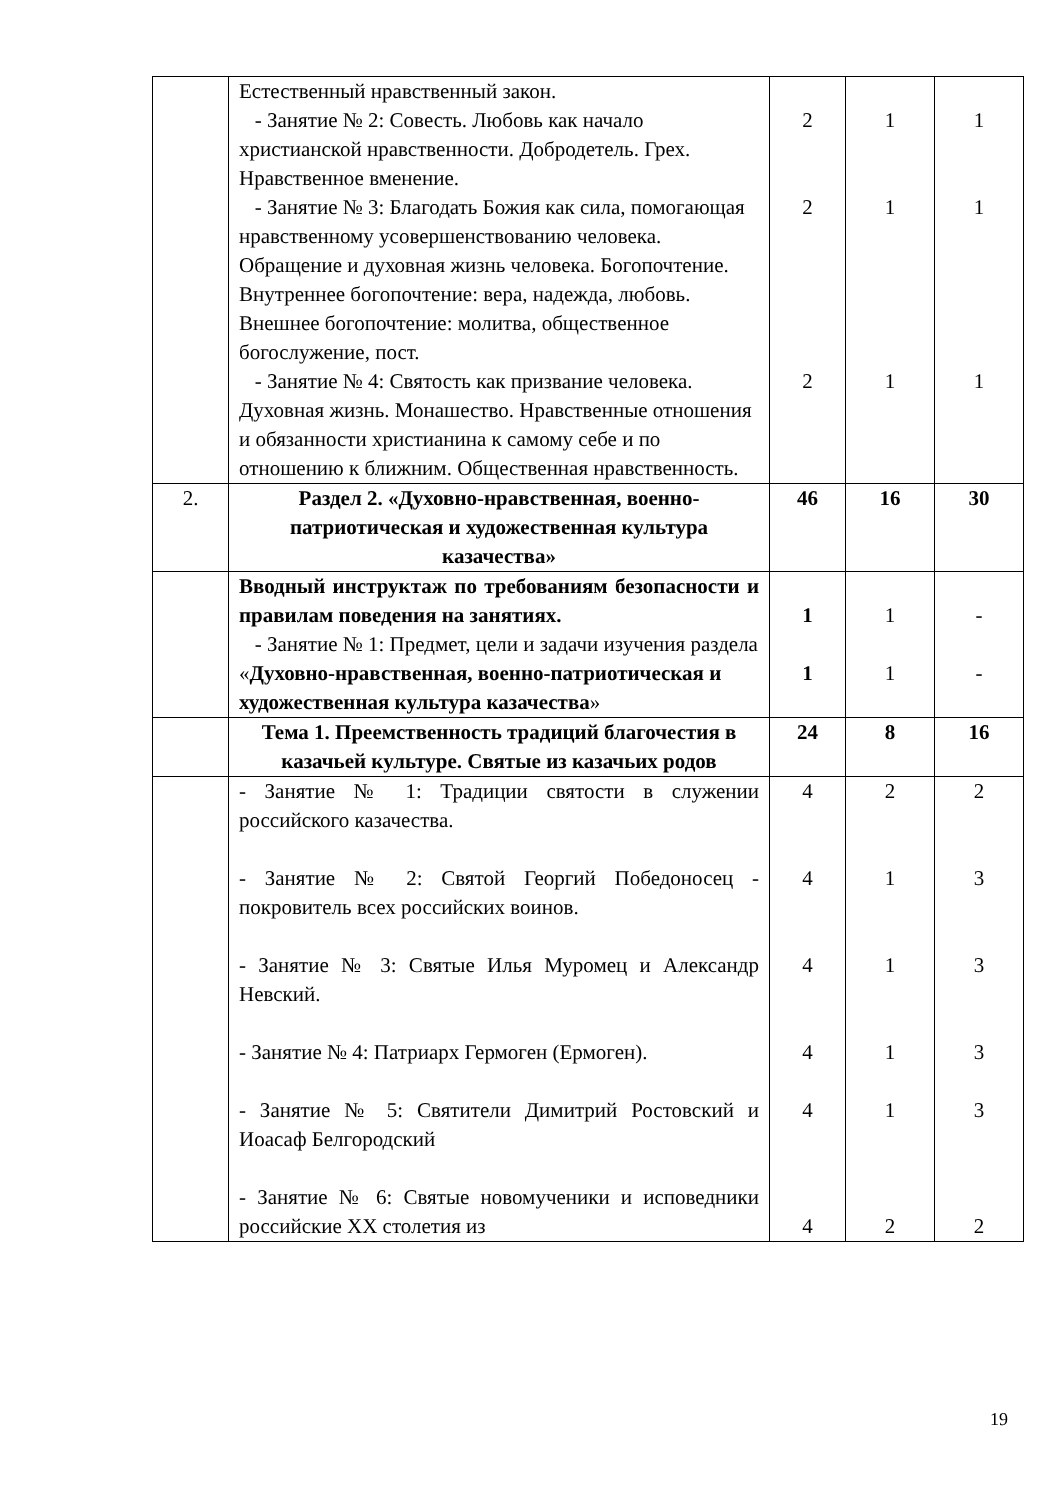| | Естественный нравственный закон. - Занятие № 2: Совесть. Любовь как начало христианской нравственности. Добродетель. Грех. Нравственное вменение. - Занятие № 3: Благодать Божия как сила, помогающая нравственному усовершенствованию человека. Обращение и духовная жизнь человека. Богопочтение. Внутреннее богопочтение: вера, надежда, любовь. Внешнее богопочтение: молитва, общественное богослужение, пост. - Занятие № 4: Святость как призвание человека. Духовная жизнь. Монашество. Нравственные отношения и обязанности христианина к самому себе и по отношению к ближним. Общественная нравственность. | 2 2 2 | 1 1 1 | 1 1 1 |
| 2. | Раздел 2. «Духовно-нравственная, военно-патриотическая и художественная культура казачества» | 46 | 16 | 30 |
| | Вводный инструктаж по требованиям безопасности и правилам поведения на занятиях. - Занятие № 1: Предмет, цели и задачи изучения раздела « Духовно-нравственная, военно-патриотическая и художественная культура казачества » | 1 1 | 1 1 | - - |
| | Тема 1. Преемственность традиций благочестия в казачьей культуре. Святые из казачьих родов | 24 | 8 | 16 |
| | - Занятие № 1: Традиции святости в служении российского казачества. - Занятие № 2: Святой Георгий Победоносец - покровитель всех российских воинов. - Занятие № 3: Святые Илья Муромец и Александр Невский. - Занятие № 4: Патриарх Гермоген (Ермоген). - Занятие № 5: Святители Димитрий Ростовский и Иоасаф Белгородский - Занятие № 6: Святые новомученики и исповедники российские XX столетия из | 4 4 4 4 4 4 | 2 1 1 1 1 2 | 2 3 3 3 3 2 |
19